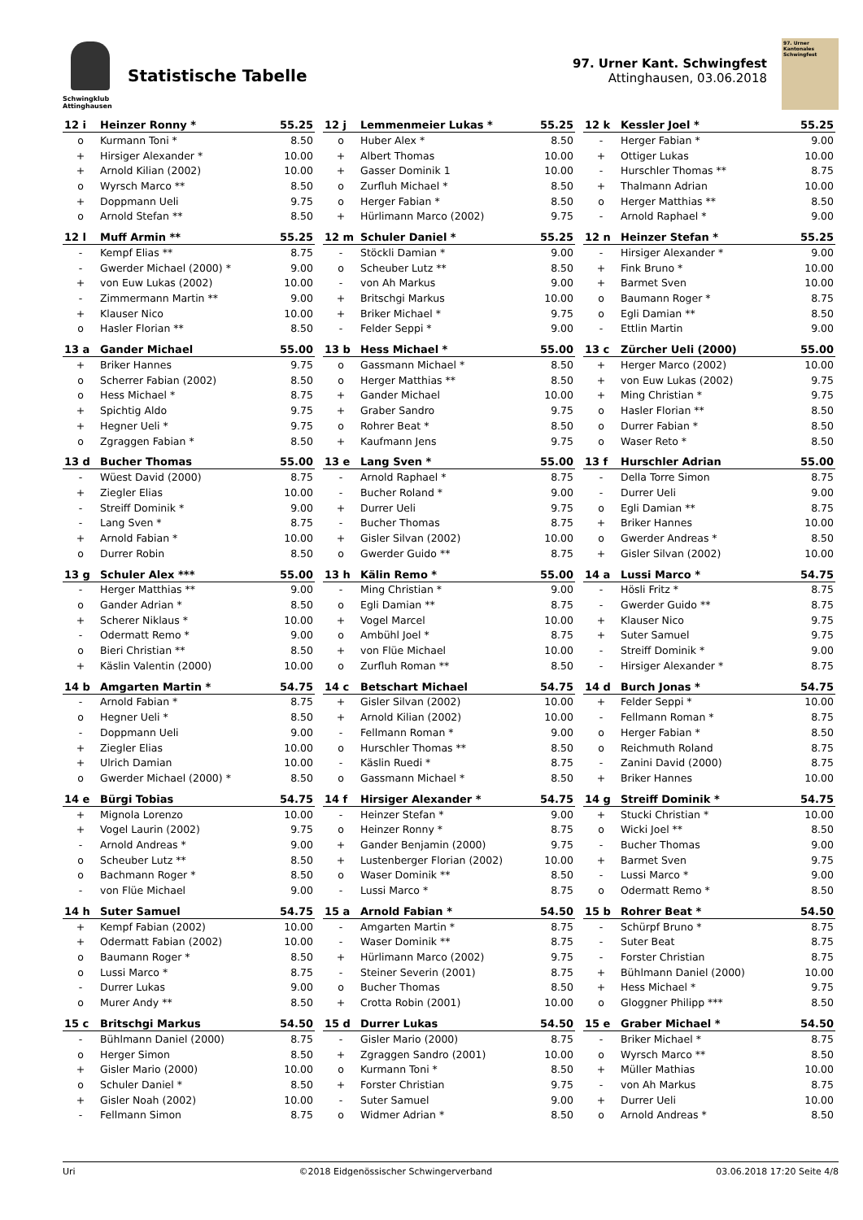Schwingklub
Attinghausen
Statistische Tabelle
97. Urner Kant. Schwingfest
Attinghausen, 03.06.2018
97. Urner Kantonales Schwingfest
| 12 i | Heinzer Ronny * | 55.25 |
| --- | --- | --- |
| o | Kurmann Toni * | 8.50 |
| + | Hirsiger Alexander * | 10.00 |
| + | Arnold Kilian (2002) | 10.00 |
| o | Wyrsch Marco ** | 8.50 |
| + | Doppmann Ueli | 9.75 |
| o | Arnold Stefan ** | 8.50 |
| 12 j | Lemmenmeier Lukas * | 55.25 |
| --- | --- | --- |
| o | Huber Alex * | 8.50 |
| + | Albert Thomas | 10.00 |
| + | Gasser Dominik 1 | 10.00 |
| o | Zurfluh Michael * | 8.50 |
| o | Herger Fabian * | 8.50 |
| + | Hürlimann Marco (2002) | 9.75 |
| 12 k | Kessler Joel * | 55.25 |
| --- | --- | --- |
| - | Herger Fabian * | 9.00 |
| + | Ottiger Lukas | 10.00 |
| - | Hurschler Thomas ** | 8.75 |
| + | Thalmann Adrian | 10.00 |
| o | Herger Matthias ** | 8.50 |
| - | Arnold Raphael * | 9.00 |
| 12 l | Muff Armin ** | 55.25 |
| --- | --- | --- |
| - | Kempf Elias ** | 8.75 |
| - | Gwerder Michael (2000) * | 9.00 |
| + | von Euw Lukas (2002) | 10.00 |
| - | Zimmermann Martin ** | 9.00 |
| + | Klauser Nico | 10.00 |
| o | Hasler Florian ** | 8.50 |
| 12 m | Schuler Daniel * | 55.25 |
| --- | --- | --- |
| - | Stöckli Damian * | 9.00 |
| o | Scheuber Lutz ** | 8.50 |
| - | von Ah Markus | 9.00 |
| + | Britschgi Markus | 10.00 |
| + | Briker Michael * | 9.75 |
| - | Felder Seppi * | 9.00 |
| 12 n | Heinzer Stefan * | 55.25 |
| --- | --- | --- |
| - | Hirsiger Alexander * | 9.00 |
| + | Fink Bruno * | 10.00 |
| + | Barmet Sven | 10.00 |
| o | Baumann Roger * | 8.75 |
| o | Egli Damian ** | 8.50 |
| - | Ettlin Martin | 9.00 |
| 13 a | Gander Michael | 55.00 |
| --- | --- | --- |
| + | Briker Hannes | 9.75 |
| o | Scherrer Fabian (2002) | 8.50 |
| o | Hess Michael * | 8.75 |
| + | Spichtig Aldo | 9.75 |
| + | Hegner Ueli * | 9.75 |
| o | Zgraggen Fabian * | 8.50 |
| 13 b | Hess Michael * | 55.00 |
| --- | --- | --- |
| o | Gassmann Michael * | 8.50 |
| o | Herger Matthias ** | 8.50 |
| + | Gander Michael | 10.00 |
| + | Graber Sandro | 9.75 |
| o | Rohrer Beat * | 8.50 |
| + | Kaufmann Jens | 9.75 |
| 13 c | Zürcher Ueli (2000) | 55.00 |
| --- | --- | --- |
| + | Herger Marco (2002) | 10.00 |
| + | von Euw Lukas (2002) | 9.75 |
| + | Ming Christian * | 9.75 |
| o | Hasler Florian ** | 8.50 |
| o | Durrer Fabian * | 8.50 |
| o | Waser Reto * | 8.50 |
| 13 d | Bucher Thomas | 55.00 |
| --- | --- | --- |
| - | Wüest David (2000) | 8.75 |
| + | Ziegler Elias | 10.00 |
| - | Streiff Dominik * | 9.00 |
| - | Lang Sven * | 8.75 |
| + | Arnold Fabian * | 10.00 |
| o | Durrer Robin | 8.50 |
| 13 e | Lang Sven * | 55.00 |
| --- | --- | --- |
| - | Arnold Raphael * | 8.75 |
| - | Bucher Roland * | 9.00 |
| + | Durrer Ueli | 9.75 |
| - | Bucher Thomas | 8.75 |
| + | Gisler Silvan (2002) | 10.00 |
| o | Gwerder Guido ** | 8.75 |
| 13 f | Hurschler Adrian | 55.00 |
| --- | --- | --- |
| - | Della Torre Simon | 8.75 |
| - | Durrer Ueli | 9.00 |
| o | Egli Damian ** | 8.75 |
| + | Briker Hannes | 10.00 |
| o | Gwerder Andreas * | 8.50 |
| + | Gisler Silvan (2002) | 10.00 |
| 13 g | Schuler Alex *** | 55.00 |
| --- | --- | --- |
| - | Herger Matthias ** | 9.00 |
| o | Gander Adrian * | 8.50 |
| + | Scherer Niklaus * | 10.00 |
| - | Odermatt Remo * | 9.00 |
| o | Bieri Christian ** | 8.50 |
| + | Käslin Valentin (2000) | 10.00 |
| 13 h | Kälin Remo * | 55.00 |
| --- | --- | --- |
| - | Ming Christian * | 9.00 |
| o | Egli Damian ** | 8.75 |
| + | Vogel Marcel | 10.00 |
| o | Ambühl Joel * | 8.75 |
| + | von Flüe Michael | 10.00 |
| o | Zurfluh Roman ** | 8.50 |
| 14 a | Lussi Marco * | 54.75 |
| --- | --- | --- |
| - | Hösli Fritz * | 8.75 |
| - | Gwerder Guido ** | 8.75 |
| + | Klauser Nico | 9.75 |
| + | Suter Samuel | 9.75 |
| - | Streiff Dominik * | 9.00 |
| - | Hirsiger Alexander * | 8.75 |
| 14 b | Amgarten Martin * | 54.75 |
| --- | --- | --- |
| - | Arnold Fabian * | 8.75 |
| o | Hegner Ueli * | 8.50 |
| - | Doppmann Ueli | 9.00 |
| + | Ziegler Elias | 10.00 |
| + | Ulrich Damian | 10.00 |
| o | Gwerder Michael (2000) * | 8.50 |
| 14 c | Betschart Michael | 54.75 |
| --- | --- | --- |
| + | Gisler Silvan (2002) | 10.00 |
| + | Arnold Kilian (2002) | 10.00 |
| - | Fellmann Roman * | 9.00 |
| o | Hurschler Thomas ** | 8.50 |
| - | Käslin Ruedi * | 8.75 |
| o | Gassmann Michael * | 8.50 |
| 14 d | Burch Jonas * | 54.75 |
| --- | --- | --- |
| + | Felder Seppi * | 10.00 |
| - | Fellmann Roman * | 8.75 |
| o | Herger Fabian * | 8.50 |
| o | Reichmuth Roland | 8.75 |
| - | Zanini David (2000) | 8.75 |
| + | Briker Hannes | 10.00 |
| 14 e | Bürgi Tobias | 54.75 |
| --- | --- | --- |
| + | Mignola Lorenzo | 10.00 |
| + | Vogel Laurin (2002) | 9.75 |
| - | Arnold Andreas * | 9.00 |
| o | Scheuber Lutz ** | 8.50 |
| o | Bachmann Roger * | 8.50 |
| - | von Flüe Michael | 9.00 |
| 14 f | Hirsiger Alexander * | 54.75 |
| --- | --- | --- |
| - | Heinzer Stefan * | 9.00 |
| o | Heinzer Ronny * | 8.75 |
| + | Gander Benjamin (2000) | 9.75 |
| + | Lustenberger Florian (2002) | 10.00 |
| o | Waser Dominik ** | 8.50 |
| - | Lussi Marco * | 8.75 |
| 14 g | Streiff Dominik * | 54.75 |
| --- | --- | --- |
| + | Stucki Christian * | 10.00 |
| o | Wicki Joel ** | 8.50 |
| - | Bucher Thomas | 9.00 |
| + | Barmet Sven | 9.75 |
| - | Lussi Marco * | 9.00 |
| o | Odermatt Remo * | 8.50 |
| 14 h | Suter Samuel | 54.75 |
| --- | --- | --- |
| + | Kempf Fabian (2002) | 10.00 |
| + | Odermatt Fabian (2002) | 10.00 |
| o | Baumann Roger * | 8.50 |
| o | Lussi Marco * | 8.75 |
| - | Durrer Lukas | 9.00 |
| o | Murer Andy ** | 8.50 |
| 15 a | Arnold Fabian * | 54.50 |
| --- | --- | --- |
| - | Amgarten Martin * | 8.75 |
| - | Waser Dominik ** | 8.75 |
| + | Hürlimann Marco (2002) | 9.75 |
| - | Steiner Severin (2001) | 8.75 |
| o | Bucher Thomas | 8.50 |
| + | Crotta Robin (2001) | 10.00 |
| 15 b | Rohrer Beat * | 54.50 |
| --- | --- | --- |
| - | Schürpf Bruno * | 8.75 |
| - | Suter Beat | 8.75 |
| - | Forster Christian | 8.75 |
| + | Bühlmann Daniel (2000) | 10.00 |
| + | Hess Michael * | 9.75 |
| o | Gloggner Philipp *** | 8.50 |
| 15 c | Britschgi Markus | 54.50 |
| --- | --- | --- |
| - | Bühlmann Daniel (2000) | 8.75 |
| o | Herger Simon | 8.50 |
| + | Gisler Mario (2000) | 10.00 |
| o | Schuler Daniel * | 8.50 |
| + | Gisler Noah (2002) | 10.00 |
| - | Fellmann Simon | 8.75 |
| 15 d | Durrer Lukas | 54.50 |
| --- | --- | --- |
| - | Gisler Mario (2000) | 8.75 |
| + | Zgraggen Sandro (2001) | 10.00 |
| o | Kurmann Toni * | 8.50 |
| + | Forster Christian | 9.75 |
| - | Suter Samuel | 9.00 |
| o | Widmer Adrian * | 8.50 |
| 15 e | Graber Michael * | 54.50 |
| --- | --- | --- |
| - | Briker Michael * | 8.75 |
| o | Wyrsch Marco ** | 8.50 |
| + | Müller Mathias | 10.00 |
| - | von Ah Markus | 8.75 |
| + | Durrer Ueli | 10.00 |
| o | Arnold Andreas * | 8.50 |
Uri ©2018 Eidgenössischer Schwingerverband 03.06.2018 17:20 Seite 4/8